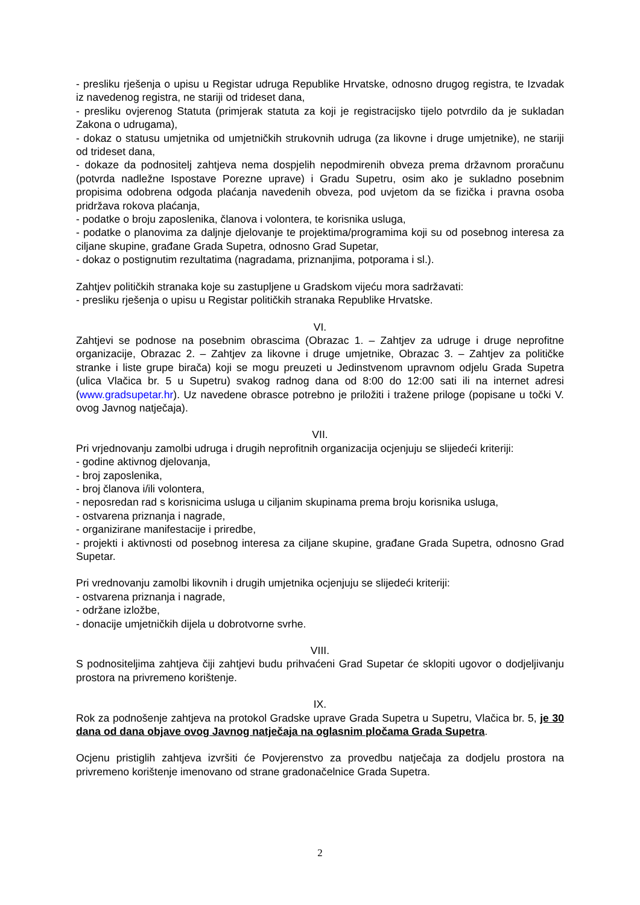- presliku rješenja o upisu u Registar udruga Republike Hrvatske, odnosno drugog registra, te Izvadak iz navedenog registra, ne stariji od trideset dana,
- presliku ovjerenog Statuta (primjerak statuta za koji je registracijsko tijelo potvrdilo da je sukladan Zakona o udrugama),
- dokaz o statusu umjetnika od umjetničkih strukovnih udruga (za likovne i druge umjetnike), ne stariji od trideset dana,
- dokaze da podnositelj zahtjeva nema dospjelih nepodmirenih obveza prema državnom proračunu (potvrda nadležne Ispostave Porezne uprave) i Gradu Supetru, osim ako je sukladno posebnim propisima odobrena odgoda plaćanja navedenih obveza, pod uvjetom da se fizička i pravna osoba pridržava rokova plaćanja,
- podatke o broju zaposlenika, članova i volontera, te korisnika usluga,
- podatke o planovima za daljnje djelovanje te projektima/programima koji su od posebnog interesa za ciljane skupine, građane Grada Supetra, odnosno Grad Supetar,
- dokaz o postignutim rezultatima (nagradama, priznanjima, potporama i sl.).
Zahtjev političkih stranaka koje su zastupljene u Gradskom vijeću mora sadržavati:
- presliku rješenja o upisu u Registar političkih stranaka Republike Hrvatske.
VI.
Zahtjevi se podnose na posebnim obrascima (Obrazac 1. – Zahtjev za udruge i druge neprofitne organizacije, Obrazac 2. – Zahtjev za likovne i druge umjetnike, Obrazac 3. – Zahtjev za političke stranke i liste grupe birača) koji se mogu preuzeti u Jedinstvenom upravnom odjelu Grada Supetra (ulica Vlačica br. 5 u Supetru) svakog radnog dana od 8:00 do 12:00 sati ili na internet adresi (www.gradsupetar.hr). Uz navedene obrasce potrebno je priložiti i tražene priloge (popisane u točki V. ovog Javnog natječaja).
VII.
Pri vrjednovanju zamolbi udruga i drugih neprofitnih organizacija ocjenjuju se slijedeći kriteriji:
- godine aktivnog djelovanja,
- broj zaposlenika,
- broj članova i/ili volontera,
- neposredan rad s korisnicima usluga u ciljanim skupinama prema broju korisnika usluga,
- ostvarena priznanja i nagrade,
- organizirane manifestacije i priredbe,
- projekti i aktivnosti od posebnog interesa za ciljane skupine, građane Grada Supetra, odnosno Grad Supetar.
Pri vrednovanju zamolbi likovnih i drugih umjetnika ocjenjuju se slijedeći kriteriji:
- ostvarena priznanja i nagrade,
- održane izložbe,
- donacije umjetničkih dijela u dobrotvorne svrhe.
VIII.
S podnositeljima zahtjeva čiji zahtjevi budu prihvaćeni Grad Supetar će sklopiti ugovor o dodjeljivanju prostora na privremeno korištenje.
IX.
Rok za podnošenje zahtjeva na protokol Gradske uprave Grada Supetra u Supetru, Vlačica br. 5, je 30 dana od dana objave ovog Javnog natječaja na oglasnim pločama Grada Supetra.
Ocjenu pristiglih zahtjeva izvršiti će Povjerenstvo za provedbu natječaja za dodjelu prostora na privremeno korištenje imenovano od strane gradonačelnice Grada Supetra.
2